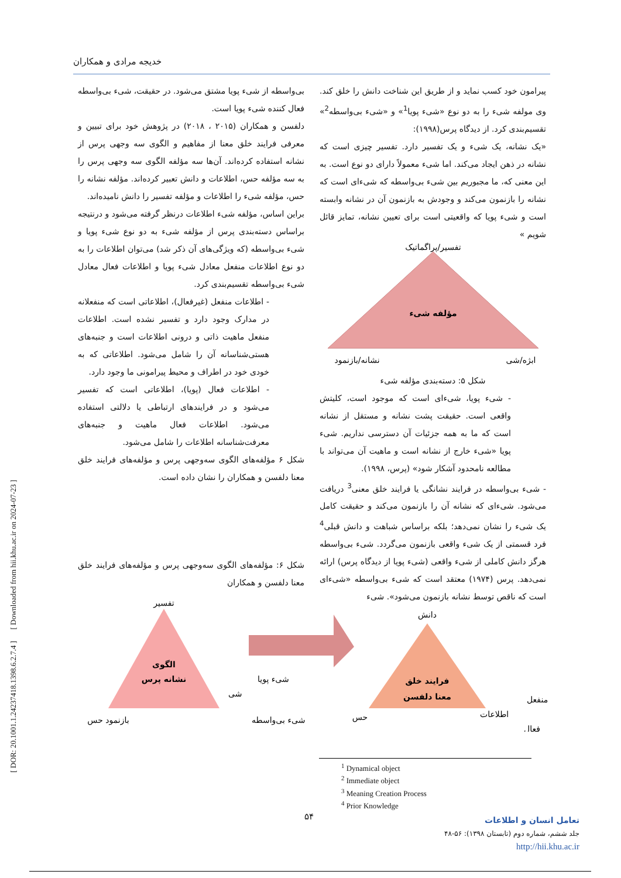خدیجه مرادی و همکاران
پیرامون خود کسب نماید و از طریق این شناخت دانش را خلق کند. وی مولفه شیء را به دو نوع «شیء پویا<sup>1</sup>» و «شیء بی‌واسطه<sup>2</sup>» تقسیم‌بندی کرد. از دیدگاه پرس(۱۹۹۸):
«یک نشانه، یک شیء و یک تفسیر دارد. تفسیر چیزی است که نشانه در ذهن ایجاد می‌کند. اما شیء معمولاً دارای دو نوع است. به این معنی که، ما مجبوریم بین شیء بی‌واسطه که شیء‌ای است که نشانه را بازنمون می‌کند و وجودش به بازنمون آن در نشانه وابسته است و شیء پویا که واقعیتی است برای تعیین نشانه، تمایز قائل شویم »
تفسیر/پراگماتیک
مؤلفه شیء
نشانه/بازنمود
ابژه/شی
شکل ۵: دسته‌بندی مؤلفه شیء
- شیء پویا، شیء‌ای است که موجود است، کلیتش واقعی است. حقیقت پشت نشانه و مستقل از نشانه است که ما به همه جزئیات آن دسترسی نداریم. شیء پویا «شیء خارج از نشانه است و ماهیت آن می‌تواند با مطالعه نامحدود آشکار شود» (پرس، ۱۹۹۸).
- شیء بی‌واسطه در فرایند نشانگی یا فرایند خلق معنی<sup>3</sup> دریافت می‌شود. شیء‌ای که نشانه آن را بازنمون می‌کند و حقیقت کامل یک شیء را نشان نمی‌دهد؛ بلکه براساس شباهت و دانش قبلی<sup>4</sup> فرد قسمتی از یک شیء واقعی بازنمون می‌گردد. شیء بی‌واسطه هرگز دانش کاملی از شیء واقعی (شیء پویا از دیدگاه پرس) ارائه نمی‌دهد. پرس (۱۹۷۴) معتقد است که شیء بی‌واسطه «شیء‌ای است که ناقص توسط نشانه بازنمون می‌شود». شیء
بی‌واسطه از شیء پویا مشتق می‌شود. در حقیقت، شیء بی‌واسطه فعال کننده شیء پویا است.
دلفسن و همکاران (۲۰۱۵ ، ۲۰۱۸) در پژوهش خود برای تبیین و معرفی فرایند خلق معنا از مفاهیم و الگوی سه وجهی پرس از نشانه استفاده کرده‌اند. آن‌ها سه مؤلفه الگوی سه وجهی پرس را به سه مؤلفه حس، اطلاعات و دانش تعبیر کرده‌اند. مؤلفه نشانه را حس، مؤلفه شیء را اطلاعات و مؤلفه تفسیر را دانش نامیده‌اند.
براین اساس، مؤلفه شیء اطلاعات درنظر گرفته می‌شود و درنتیجه براساس دسته‌بندی پرس از مؤلفه شیء به دو نوع شیء پویا و شیء بی‌واسطه (که ویژگی‌های آن ذکر شد) می‌توان اطلاعات را به دو نوع اطلاعات منفعل معادل شیء پویا و اطلاعات فعال معادل شیء بی‌واسطه تقسیم‌بندی کرد.
- اطلاعات منفعل (غیرفعال)، اطلاعاتی است که منفعلانه در مدارک وجود دارد و تفسیر نشده است. اطلاعات منفعل ماهیت ذاتی و درونی اطلاعات است و جنبه‌های هستی‌شناسانه آن را شامل می‌شود. اطلاعاتی که به خودی خود در اطراف و محیط پیرامونی ما وجود دارد.
- اطلاعات فعال (پویا)، اطلاعاتی است که تفسیر می‌شود و در فرایندهای ارتباطی یا دلالتی استفاده می‌شود. اطلاعات فعال ماهیت و جنبه‌های معرفت‌شناسانه اطلاعات را شامل می‌شود.
شکل ۶ مؤلفه‌های الگوی سه‌وجهی پرس و مؤلفه‌های فرایند خلق معنا دلفسن و همکاران را نشان داده است.
شکل ۶: مؤلفه‌های الگوی سه‌وجهی پرس و مؤلفه‌های فرایند خلق معنا دلفسن و همکاران
تفسیر
الگوی
نشانه پرس
بازنمود حس
شی
شیء پویا
شیء بی‌واسطه
دانش
فرایند خلق
معنا دلفسن
حس
اطلاعات
منفعل
فعال
[ DOR: 20.1001.1.24237418.1398.6.2.7.4 ] [ Downloaded from hii.khu.ac.ir on 2024-07-23 ]
<sup>1</sup> Dynamical object
<sup>2</sup> Immediate object
<sup>3</sup> Meaning Creation Process
<sup>4</sup> Prior Knowledge
۵۴
تعامل انسان و اطلاعات
جلد ششم، شماره دوم (تابستان ۱۳۹۸): ۵۶-۴۸
http://hii.khu.ac.ir